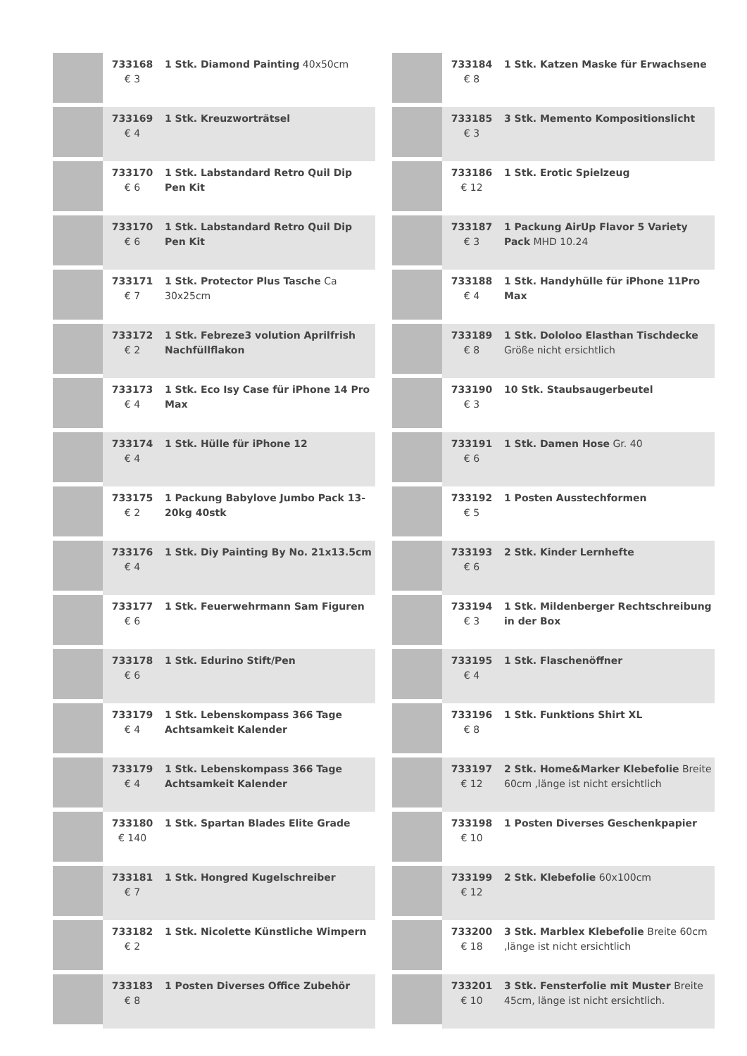| | 733168 € 3 | 1 Stk. Diamond Painting 40x50cm |
| | 733169 € 4 | 1 Stk. Kreuzworträtsel |
| | 733170 € 6 | 1 Stk. Labstandard Retro Quil Dip Pen Kit |
| | 733170 € 6 | 1 Stk. Labstandard Retro Quil Dip Pen Kit |
| | 733171 € 7 | 1 Stk. Protector Plus Tasche Ca 30x25cm |
| | 733172 € 2 | 1 Stk. Febreze3 volution Aprilfrish Nachfüllflakon |
| | 733173 € 4 | 1 Stk. Eco Isy Case für iPhone 14 Pro Max |
| | 733174 € 4 | 1 Stk. Hülle für iPhone 12 |
| | 733175 € 2 | 1 Packung Babylove Jumbo Pack 13-20kg 40stk |
| | 733176 € 4 | 1 Stk. Diy Painting By No. 21x13.5cm |
| | 733177 € 6 | 1 Stk. Feuerwehrmann Sam Figuren |
| | 733178 € 6 | 1 Stk. Edurino Stift/Pen |
| | 733179 € 4 | 1 Stk. Lebenskompass 366 Tage Achtsamkeit Kalender |
| | 733179 € 4 | 1 Stk. Lebenskompass 366 Tage Achtsamkeit Kalender |
| | 733180 € 140 | 1 Stk. Spartan Blades Elite Grade |
| | 733181 € 7 | 1 Stk. Hongred Kugelschreiber |
| | 733182 € 2 | 1 Stk. Nicolette Künstliche Wimpern |
| | 733183 € 8 | 1 Posten Diverses Office Zubehör |
| | 733184 € 8 | 1 Stk. Katzen Maske für Erwachsene |
| | 733185 € 3 | 3 Stk. Memento Kompositionslicht |
| | 733186 € 12 | 1 Stk. Erotic Spielzeug |
| | 733187 € 3 | 1 Packung AirUp Flavor 5 Variety Pack MHD 10.24 |
| | 733188 € 4 | 1 Stk. Handyhülle für iPhone 11Pro Max |
| | 733189 € 8 | 1 Stk. Dololoo Elasthan Tischdecke Größe nicht ersichtlich |
| | 733190 € 3 | 10 Stk. Staubsaugerbeutel |
| | 733191 € 6 | 1 Stk. Damen Hose Gr. 40 |
| | 733192 € 5 | 1 Posten Ausstechformen |
| | 733193 € 6 | 2 Stk. Kinder Lernhefte |
| | 733194 € 3 | 1 Stk. Mildenberger Rechtschreibung in der Box |
| | 733195 € 4 | 1 Stk. Flaschenöffner |
| | 733196 € 8 | 1 Stk. Funktions Shirt XL |
| | 733197 € 12 | 2 Stk. Home&Marker Klebefolie Breite 60cm ,länge ist nicht ersichtlich |
| | 733198 € 10 | 1 Posten Diverses Geschenkpapier |
| | 733199 € 12 | 2 Stk. Klebefolie 60x100cm |
| | 733200 € 18 | 3 Stk. Marblex Klebefolie Breite 60cm ,länge ist nicht ersichtlich |
| | 733201 € 10 | 3 Stk. Fensterfolie mit Muster Breite 45cm, länge ist nicht ersichtlich. |